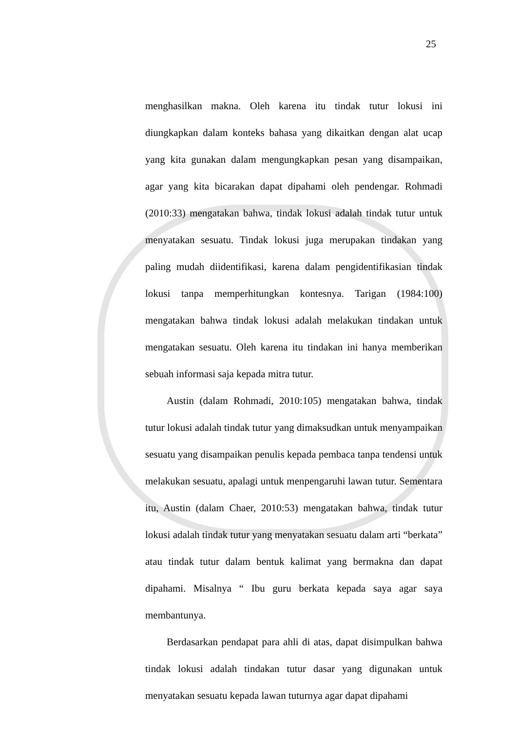25
menghasilkan makna. Oleh karena itu tindak tutur lokusi ini diungkapkan dalam konteks bahasa yang dikaitkan dengan alat ucap yang kita gunakan dalam mengungkapkan pesan yang disampaikan, agar yang kita bicarakan dapat dipahami oleh pendengar. Rohmadi (2010:33) mengatakan bahwa, tindak lokusi adalah tindak tutur untuk menyatakan sesuatu. Tindak lokusi juga merupakan tindakan yang paling mudah diidentifikasi, karena dalam pengidentifikasian tindak lokusi tanpa memperhitungkan kontesnya. Tarigan (1984:100) mengatakan bahwa tindak lokusi adalah melakukan tindakan untuk mengatakan sesuatu. Oleh karena itu tindakan ini hanya memberikan sebuah informasi saja kepada mitra tutur.
Austin (dalam Rohmadi, 2010:105) mengatakan bahwa, tindak tutur lokusi adalah tindak tutur yang dimaksudkan untuk menyampaikan sesuatu yang disampaikan penulis kepada pembaca tanpa tendensi untuk melakukan sesuatu, apalagi untuk menpengaruhi lawan tutur. Sementara itu, Austin (dalam Chaer, 2010:53) mengatakan bahwa, tindak tutur lokusi adalah tindak tutur yang menyatakan sesuatu dalam arti “berkata” atau tindak tutur dalam bentuk kalimat yang bermakna dan dapat dipahami. Misalnya “ Ibu guru berkata kepada saya agar saya membantunya.
Berdasarkan pendapat para ahli di atas, dapat disimpulkan bahwa tindak lokusi adalah tindakan tutur dasar yang digunakan untuk menyatakan sesuatu kepada lawan tuturnya agar dapat dipahami